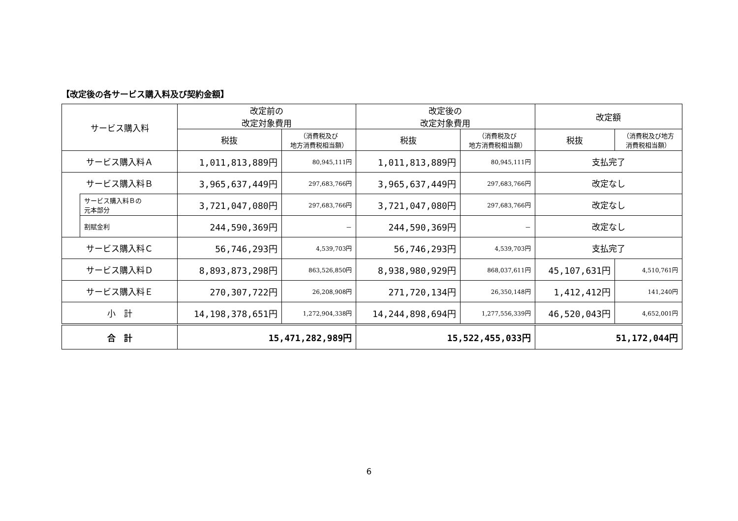【改定後の各サービス購入料及び契約金額】
| サービス購入料 | | 改定前の 改定対象費用 | | 改定後の 改定対象費用 | | 改定額 | |
| --- | --- | --- | --- | --- | --- | --- | --- |
| | | 税抜 | （消費税及び 地方消費税相当額） | 税抜 | （消費税及び 地方消費税相当額） | 税抜 | （消費税及び地方 消費税相当額） |
| サービス購入料Ａ | | 1,011,813,889円 | 80,945,111円 | 1,011,813,889円 | 80,945,111円 | 支払完了 | |
| サービス購入料Ｂ | | 3,965,637,449円 | 297,683,766円 | 3,965,637,449円 | 297,683,766円 | 改定なし | |
| | サービス購入料Ｂの 元本部分 | 3,721,047,080円 | 297,683,766円 | 3,721,047,080円 | 297,683,766円 | 改定なし | |
| | 割賦金利 | 244,590,369円 | － | 244,590,369円 | － | 改定なし | |
| サービス購入料Ｃ | | 56,746,293円 | 4,539,703円 | 56,746,293円 | 4,539,703円 | 支払完了 | |
| サービス購入料Ｄ | | 8,893,873,298円 | 863,526,850円 | 8,938,980,929円 | 868,037,611円 | 45,107,631円 | 4,510,761円 |
| サービス購入料Ｅ | | 270,307,722円 | 26,208,908円 | 271,720,134円 | 26,350,148円 | 1,412,412円 | 141,240円 |
| 小 計 | | 14,198,378,651円 | 1,272,904,338円 | 14,244,898,694円 | 1,277,556,339円 | 46,520,043円 | 4,652,001円 |
| 合 計 | | 15,471,282,989円 | | 15,522,455,033円 | | 51,172,044円 | |
6